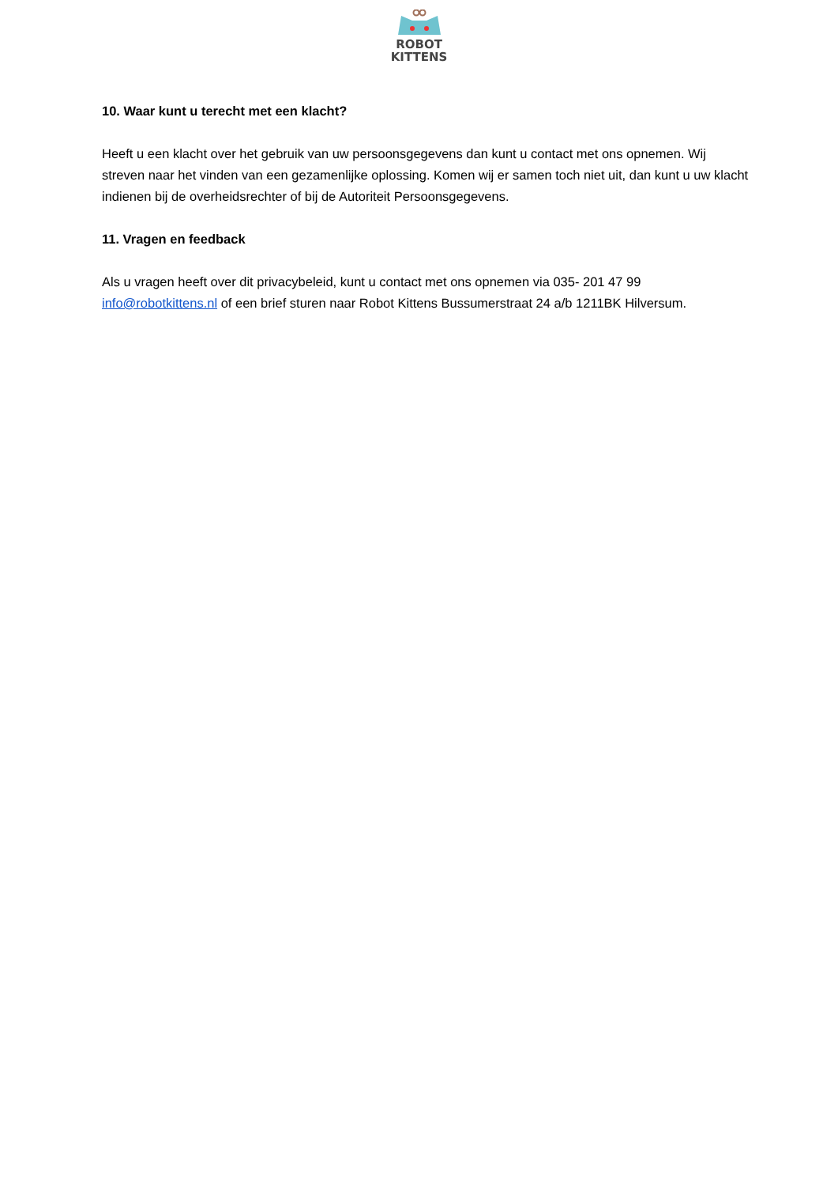ROBOT
KITTENS
10. Waar kunt u terecht met een klacht?
Heeft u een klacht over het gebruik van uw persoonsgegevens dan kunt u contact met ons opnemen. Wij streven naar het vinden van een gezamenlijke oplossing. Komen wij er samen toch niet uit, dan kunt u uw klacht indienen bij de overheidsrechter of bij de Autoriteit Persoonsgegevens.
11. Vragen en feedback
Als u vragen heeft over dit privacybeleid, kunt u contact met ons opnemen via 035- 201 47 99
info@robotkittens.nl of een brief sturen naar Robot Kittens Bussumerstraat 24 a/b 1211BK Hilversum.